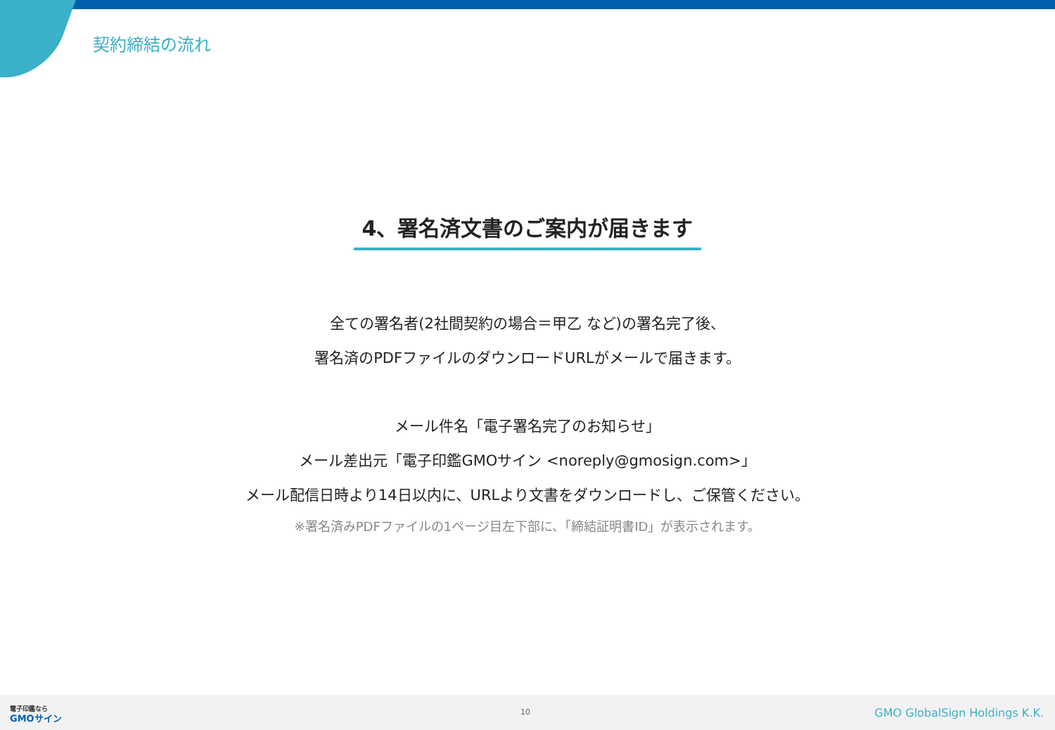契約締結の流れ
4、署名済文書のご案内が届きます
全ての署名者(2社間契約の場合＝甲乙 など)の署名完了後、
署名済のPDFファイルのダウンロードURLがメールで届きます。
メール件名「電子署名完了のお知らせ」
メール差出元「電子印鑑GMOサイン <noreply@gmosign.com>」
メール配信日時より14日以内に、URLより文書をダウンロードし、ご保管ください。
※署名済みPDFファイルの1ページ目左下部に、「締結証明書ID」が表示されます。
電子印鑑なら
GMOサイン
10 GMO GlobalSign Holdings K.K.